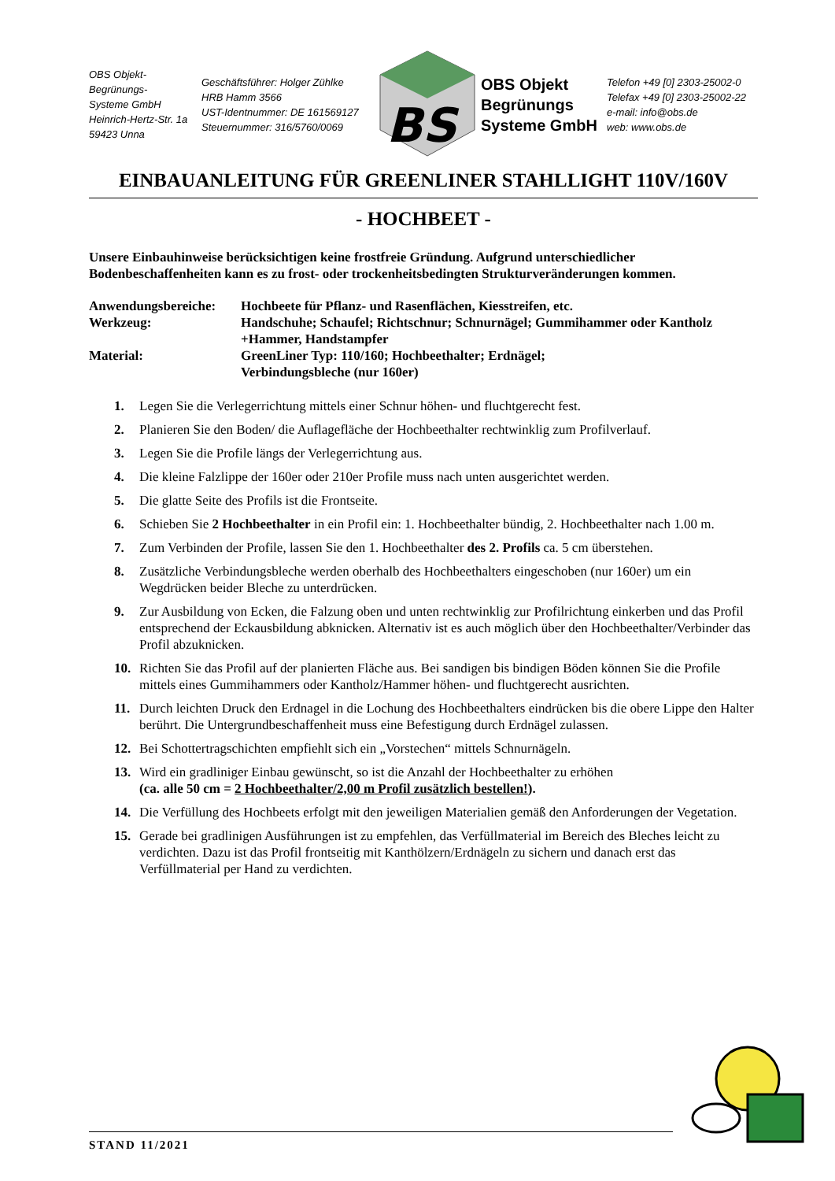OBS Objekt-Begrünungs-
Systeme GmbH
Heinrich-Hertz-Str. 1a
59423 Unna
Geschäftsführer: Holger Zühlke
HRB Hamm 3566
UST-Identnummer: DE 161569127
Steuernummer: 316/5760/0069
BS
OBS Objekt
Begrünungs
Systeme GmbH
Telefon +49 [0] 2303-25002-0
Telefax +49 [0] 2303-25002-22
e-mail: info@obs.de
web: www.obs.de
EINBAUANLEITUNG FÜR GREENLINER STAHLLIGHT 110V/160V
- HOCHBEET -
Unsere Einbauhinweise berücksichtigen keine frostfreie Gründung. Aufgrund unterschiedlicher Bodenbeschaffenheiten kann es zu frost- oder trockenheitsbedingten Strukturveränderungen kommen.
| Anwendungsbereiche: | Hochbeete für Pflanz- und Rasenflächen, Kiesstreifen, etc. |
| Werkzeug: | Handschuhe; Schaufel; Richtschnur; Schnurnägel; Gummihammer oder Kantholz +Hammer, Handstampfer |
| Material: | GreenLiner Typ: 110/160; Hochbeethalter; Erdnägel; Verbindungsbleche (nur 160er) |
1. Legen Sie die Verlegerrichtung mittels einer Schnur höhen- und fluchtgerecht fest.
2. Planieren Sie den Boden/ die Auflagefläche der Hochbeethalter rechtwinklig zum Profilverlauf.
3. Legen Sie die Profile längs der Verlegerrichtung aus.
4. Die kleine Falzlippe der 160er oder 210er Profile muss nach unten ausgerichtet werden.
5. Die glatte Seite des Profils ist die Frontseite.
6. Schieben Sie 2 Hochbeethalter in ein Profil ein: 1. Hochbeethalter bündig, 2. Hochbeethalter nach 1.00 m.
7. Zum Verbinden der Profile, lassen Sie den 1. Hochbeethalter des 2. Profils ca. 5 cm überstehen.
8. Zusätzliche Verbindungsbleche werden oberhalb des Hochbeethalters eingeschoben (nur 160er) um ein Wegdrücken beider Bleche zu unterdrücken.
9. Zur Ausbildung von Ecken, die Falzung oben und unten rechtwinklig zur Profilrichtung einkerben und das Profil entsprechend der Eckausbildung abknicken. Alternativ ist es auch möglich über den Hochbeethalter/Verbinder das Profil abzuknicken.
10. Richten Sie das Profil auf der planierten Fläche aus. Bei sandigen bis bindigen Böden können Sie die Profile mittels eines Gummihammers oder Kantholz/Hammer höhen- und fluchtgerecht ausrichten.
11. Durch leichten Druck den Erdnagel in die Lochung des Hochbeethalters eindrücken bis die obere Lippe den Halter berührt. Die Untergrundbeschaffenheit muss eine Befestigung durch Erdnägel zulassen.
12. Bei Schottertragschichten empfiehlt sich ein „Vorstechen“ mittels Schnurnägeln.
13. Wird ein gradliniger Einbau gewünscht, so ist die Anzahl der Hochbeethalter zu erhöhen
(ca. alle 50 cm = 2 Hochbeethalter/2,00 m Profil zusätzlich bestellen!).
14. Die Verfüllung des Hochbeets erfolgt mit den jeweiligen Materialien gemäß den Anforderungen der Vegetation.
15. Gerade bei gradlinigen Ausführungen ist zu empfehlen, das Verfüllmaterial im Bereich des Bleches leicht zu verdichten. Dazu ist das Profil frontseitig mit Kanthölzern/Erdnägeln zu sichern und danach erst das Verfüllmaterial per Hand zu verdichten.
STAND 11/2021